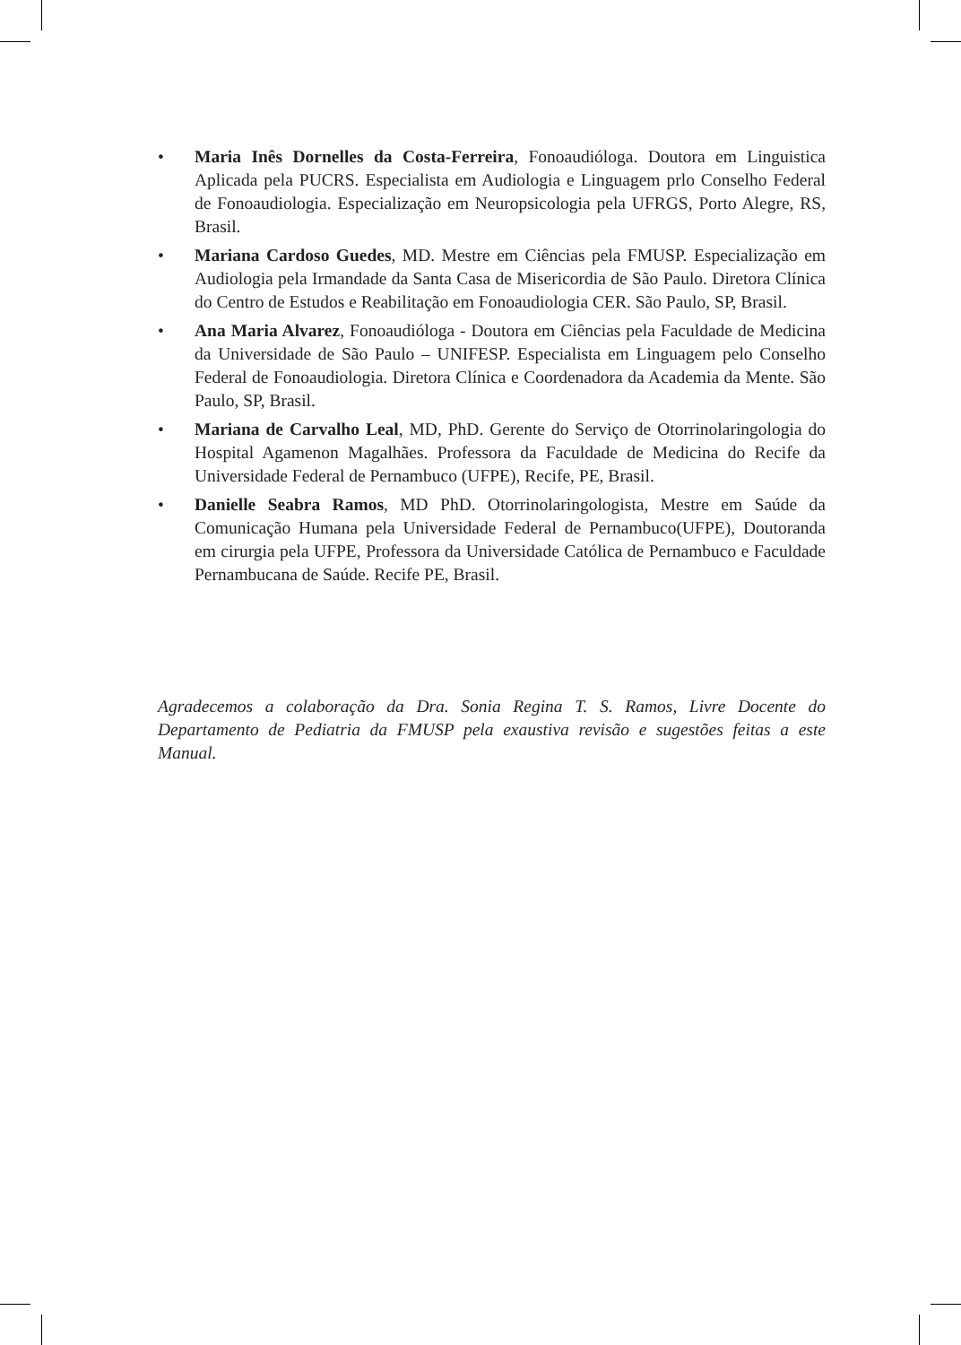• Maria Inês Dornelles da Costa-Ferreira, Fonoaudióloga. Doutora em Linguistica Aplicada pela PUCRS. Especialista em Audiologia e Linguagem prlo Conselho Federal de Fonoaudiologia. Especialização em Neuropsicologia pela UFRGS, Porto Alegre, RS, Brasil.
• Mariana Cardoso Guedes, MD. Mestre em Ciências pela FMUSP. Especialização em Audiologia pela Irmandade da Santa Casa de Misericordia de São Paulo. Diretora Clínica do Centro de Estudos e Reabilitação em Fonoaudiologia CER. São Paulo, SP, Brasil.
• Ana Maria Alvarez, Fonoaudióloga - Doutora em Ciências pela Faculdade de Medicina da Universidade de São Paulo – UNIFESP. Especialista em Linguagem pelo Conselho Federal de Fonoaudiologia. Diretora Clínica e Coordenadora da Academia da Mente. São Paulo, SP, Brasil.
• Mariana de Carvalho Leal, MD, PhD. Gerente do Serviço de Otorrinolaringologia do Hospital Agamenon Magalhães. Professora da Faculdade de Medicina do Recife da Universidade Federal de Pernambuco (UFPE), Recife, PE, Brasil.
• Danielle Seabra Ramos, MD PhD. Otorrinolaringologista, Mestre em Saúde da Comunicação Humana pela Universidade Federal de Pernambuco(UFPE), Doutoranda em cirurgia pela UFPE, Professora da Universidade Católica de Pernambuco e Faculdade Pernambucana de Saúde. Recife PE, Brasil.
Agradecemos a colaboração da Dra. Sonia Regina T. S. Ramos, Livre Docente do Departamento de Pediatria da FMUSP pela exaustiva revisão e sugestões feitas a este Manual.